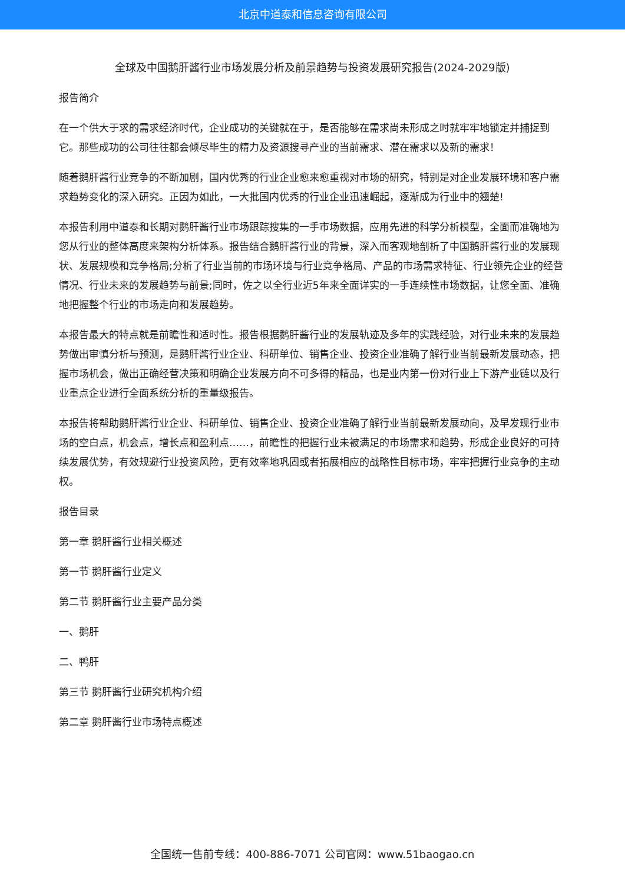北京中道泰和信息咨询有限公司
全球及中国鹅肝酱行业市场发展分析及前景趋势与投资发展研究报告(2024-2029版)
报告简介
在一个供大于求的需求经济时代，企业成功的关键就在于，是否能够在需求尚未形成之时就牢牢地锁定并捕捉到它。那些成功的公司往往都会倾尽毕生的精力及资源搜寻产业的当前需求、潜在需求以及新的需求！
随着鹅肝酱行业竞争的不断加剧，国内优秀的行业企业愈来愈重视对市场的研究，特别是对企业发展环境和客户需求趋势变化的深入研究。正因为如此，一大批国内优秀的行业企业迅速崛起，逐渐成为行业中的翘楚!
本报告利用中道泰和长期对鹅肝酱行业市场跟踪搜集的一手市场数据，应用先进的科学分析模型，全面而准确地为您从行业的整体高度来架构分析体系。报告结合鹅肝酱行业的背景，深入而客观地剖析了中国鹅肝酱行业的发展现状、发展规模和竞争格局;分析了行业当前的市场环境与行业竞争格局、产品的市场需求特征、行业领先企业的经营情况、行业未来的发展趋势与前景;同时，佐之以全行业近5年来全面详实的一手连续性市场数据，让您全面、准确地把握整个行业的市场走向和发展趋势。
本报告最大的特点就是前瞻性和适时性。报告根据鹅肝酱行业的发展轨迹及多年的实践经验，对行业未来的发展趋势做出审慎分析与预测，是鹅肝酱行业企业、科研单位、销售企业、投资企业准确了解行业当前最新发展动态，把握市场机会，做出正确经营决策和明确企业发展方向不可多得的精品，也是业内第一份对行业上下游产业链以及行业重点企业进行全面系统分析的重量级报告。
本报告将帮助鹅肝酱行业企业、科研单位、销售企业、投资企业准确了解行业当前最新发展动向，及早发现行业市场的空白点，机会点，增长点和盈利点……，前瞻性的把握行业未被满足的市场需求和趋势，形成企业良好的可持续发展优势，有效规避行业投资风险，更有效率地巩固或者拓展相应的战略性目标市场，牢牢把握行业竞争的主动权。
报告目录
第一章 鹅肝酱行业相关概述
第一节 鹅肝酱行业定义
第二节 鹅肝酱行业主要产品分类
一、鹅肝
二、鸭肝
第三节 鹅肝酱行业研究机构介绍
第二章 鹅肝酱行业市场特点概述
全国统一售前专线：400-886-7071 公司官网：www.51baogao.cn